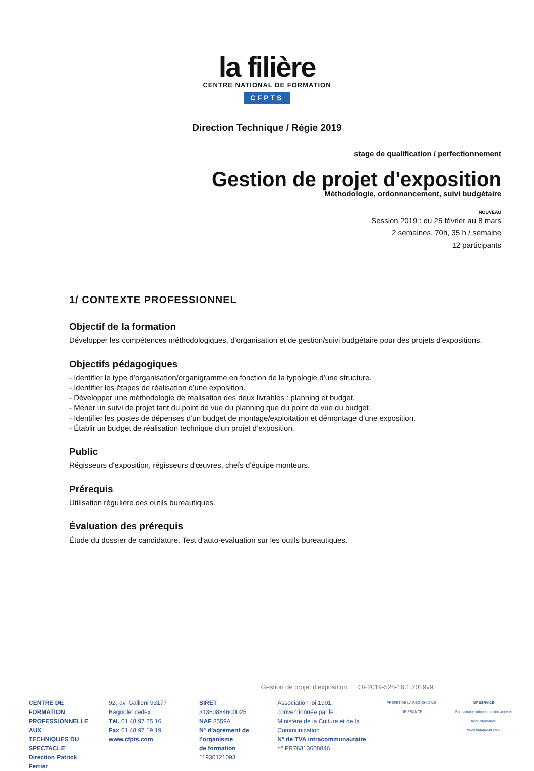la filière
CENTRE NATIONAL DE FORMATION
CFPTS
Direction Technique / Régie 2019
stage de qualification / perfectionnement
Gestion de projet d'exposition
Méthodologie, ordonnancement, suivi budgétaire
NOUVEAU
Session 2019 : du 25 février au 8 mars
2 semaines, 70h, 35 h / semaine
12 participants
1/ CONTEXTE PROFESSIONNEL
Objectif de la formation
Développer les compétences méthodologiques, d'organisation et de gestion/suivi budgétaire pour des projets d'expositions.
Objectifs pédagogiques
- Identifier le type d’organisation/organigramme en fonction de la typologie d’une structure.
- Identifier les étapes de réalisation d’une exposition.
- Développer une méthodologie de réalisation des deux livrables : planning et budget.
- Mener un suivi de projet tant du point de vue du planning que du point de vue du budget.
- Identifier les postes de dépenses d’un budget de montage/exploitation et démontage d’une exposition.
- Établir un budget de réalisation technique d’un projet d’exposition.
Public
Régisseurs d'exposition, régisseurs d'œuvres, chefs d'équipe monteurs.
Prérequis
Utilisation régulière des outils bureautiques.
Évaluation des prérequis
Étude du dossier de candidature. Test d'auto-evaluation sur les outils bureautiques.
Gestion de projet d'exposition OF2019-528-16.1.2019v9
CENTRE DE FORMATION
PROFESSIONNELLE AUX
TECHNIQUES DU SPECTACLE
Direction Patrick Ferrier
92, av. Gallieni 93177 Bagnolet cedex
Tél. 01 48 97 25 16
Fax 01 48 97 19 19
www.cfpts.com
SIRET 31360884600025
NAF 8559A
N° d’agrément de l’organisme
de formation 11930121093
Association loi 1901, conventionnée par le
Ministère de la Culture et de la Communication
N° de TVA intracommunautaire
n° FR76313608846
PRÉFET DE LA RÉGION D'ILE-DE-FRANCE
NF SERVICE
Formation continue en alternance et hors alternance
www.marque-nf.com